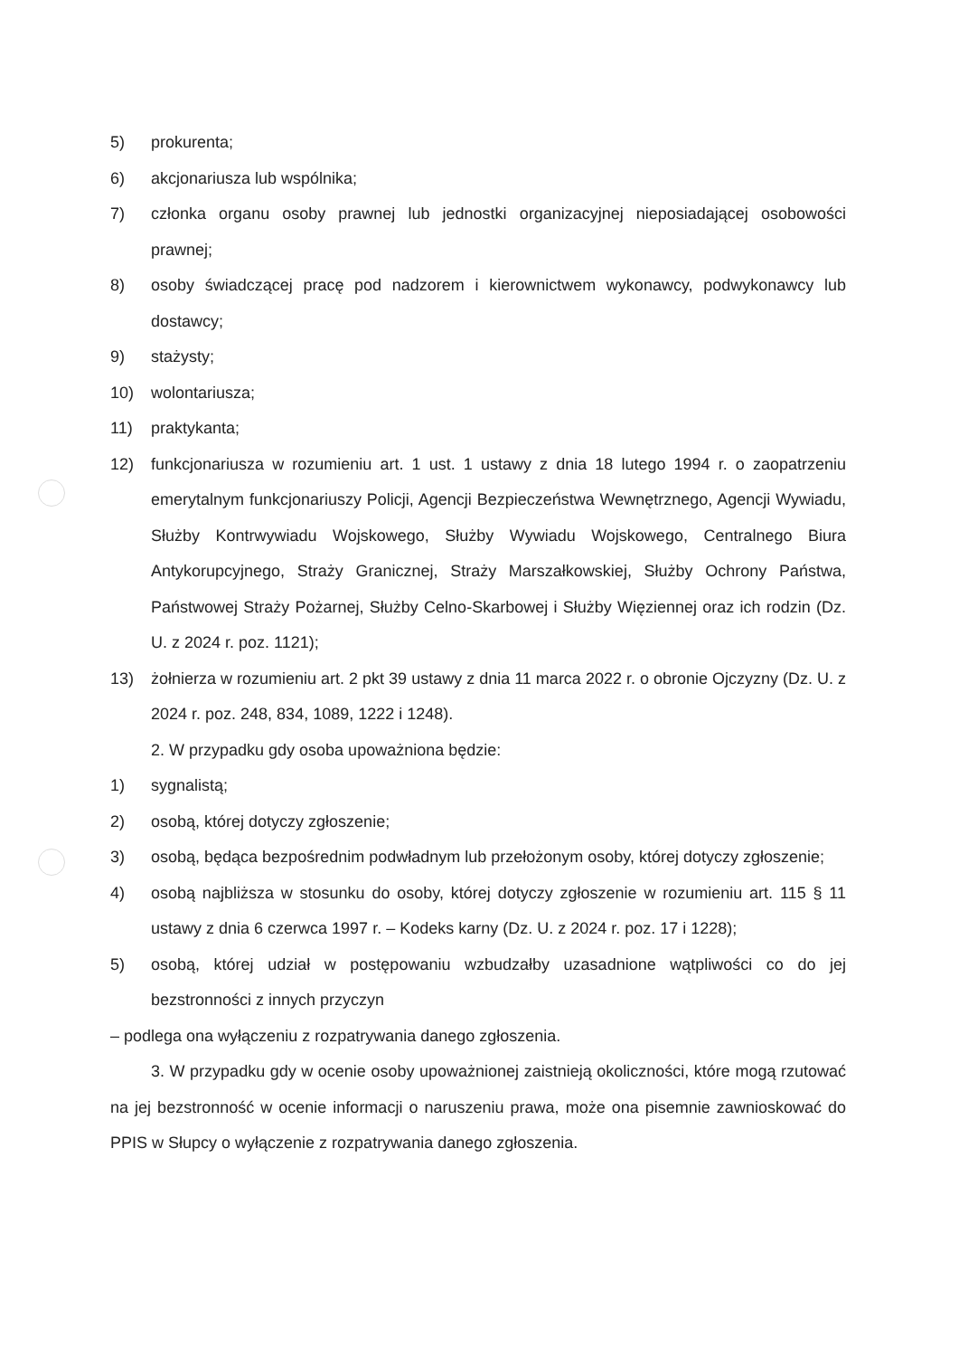5) prokurenta;
6) akcjonariusza lub wspólnika;
7) członka organu osoby prawnej lub jednostki organizacyjnej nieposiadającej osobowości prawnej;
8) osoby świadczącej pracę pod nadzorem i kierownictwem wykonawcy, podwykonawcy lub dostawcy;
9) stażysty;
10) wolontariusza;
11) praktykanta;
12) funkcjonariusza w rozumieniu art. 1 ust. 1 ustawy z dnia 18 lutego 1994 r. o zaopatrzeniu emerytalnym funkcjonariuszy Policji, Agencji Bezpieczeństwa Wewnętrznego, Agencji Wywiadu, Służby Kontrwywiadu Wojskowego, Służby Wywiadu Wojskowego, Centralnego Biura Antykorupcyjnego, Straży Granicznej, Straży Marszałkowskiej, Służby Ochrony Państwa, Państwowej Straży Pożarnej, Służby Celno-Skarbowej i Służby Więziennej oraz ich rodzin (Dz. U. z 2024 r. poz. 1121);
13) żołnierza w rozumieniu art. 2 pkt 39 ustawy z dnia 11 marca 2022 r. o obronie Ojczyzny (Dz. U. z 2024 r. poz. 248, 834, 1089, 1222 i 1248).
2. W przypadku gdy osoba upoważniona będzie:
1) sygnalistą;
2) osobą, której dotyczy zgłoszenie;
3) osobą, będąca bezpośrednim podwładnym lub przełożonym osoby, której dotyczy zgłoszenie;
4) osobą najbliższa w stosunku do osoby, której dotyczy zgłoszenie w rozumieniu art. 115 § 11 ustawy z dnia 6 czerwca 1997 r. – Kodeks karny (Dz. U. z 2024 r. poz. 17 i 1228);
5) osobą, której udział w postępowaniu wzbudzałby uzasadnione wątpliwości co do jej bezstronności z innych przyczyn
– podlega ona wyłączeniu z rozpatrywania danego zgłoszenia.
3. W przypadku gdy w ocenie osoby upoważnionej zaistnieją okoliczności, które mogą rzutować na jej bezstronność w ocenie informacji o naruszeniu prawa, może ona pisemnie zawnioskować do PPIS w Słupcy o wyłączenie z rozpatrywania danego zgłoszenia.